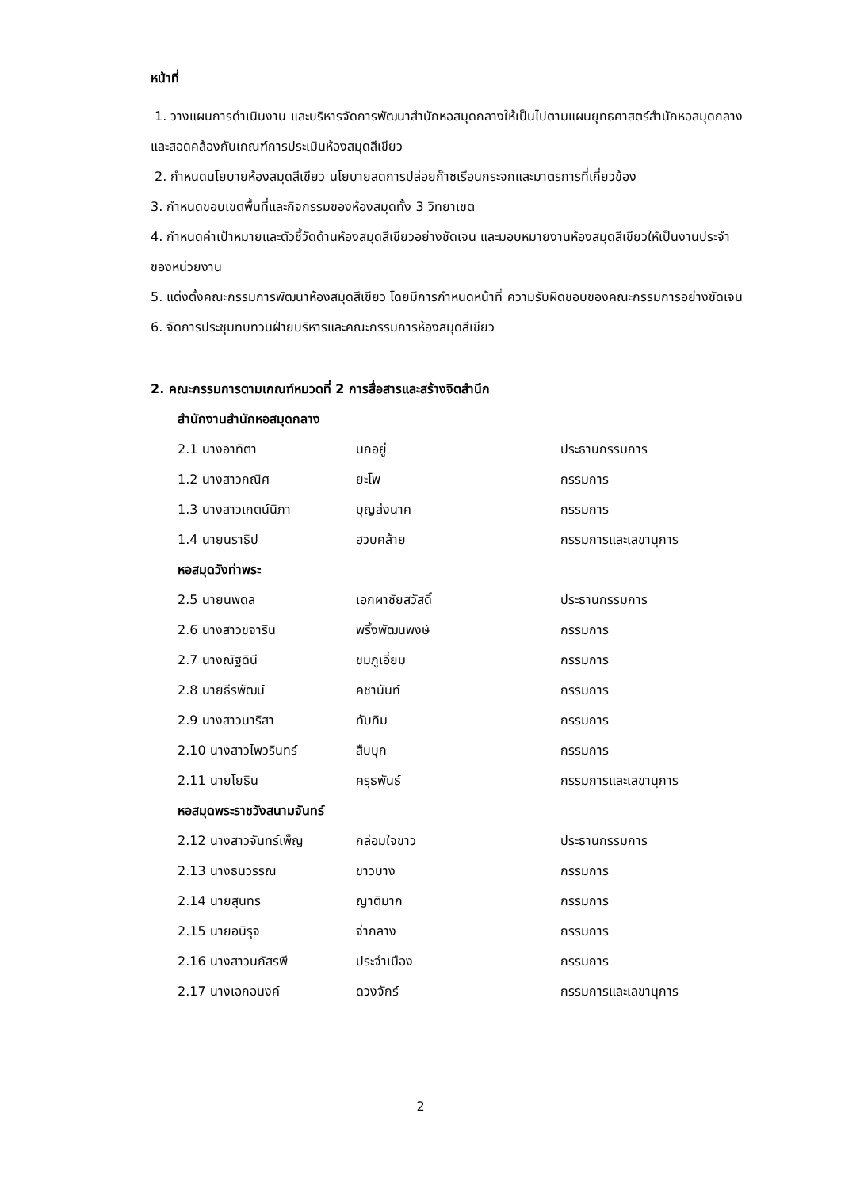หน้าที่
1. วางแผนการดำเนินงาน และบริหารจัดการพัฒนาสำนักหอสมุดกลางให้เป็นไปตามแผนยุทธศาสตร์สำนักหอสมุดกลางและสอดคล้องกับเกณฑ์การประเมินห้องสมุดสีเขียว
2. กำหนดนโยบายห้องสมุดสีเขียว นโยบายลดการปล่อยก๊าซเรือนกระจกและมาตรการที่เกี่ยวข้อง
3. กำหนดขอบเขตพื้นที่และกิจกรรมของห้องสมุดทั้ง 3 วิทยาเขต
4. กำหนดค่าเป้าหมายและตัวชี้วัดด้านห้องสมุดสีเขียวอย่างชัดเจน และมอบหมายงานห้องสมุดสีเขียวให้เป็นงานประจำของหน่วยงาน
5. แต่งตั้งคณะกรรมการพัฒนาห้องสมุดสีเขียว โดยมีการกำหนดหน้าที่ ความรับผิดชอบของคณะกรรมการอย่างชัดเจน
6. จัดการประชุมทบทวนฝ่ายบริหารและคณะกรรมการห้องสมุดสีเขียว
2. คณะกรรมการตามเกณฑ์หมวดที่ 2 การสื่อสารและสร้างจิตสำนึก
| สำนักงานสำนักหอสมุดกลาง | | |
| 2.1 นางอาทิตา | นกอยู่ | ประธานกรรมการ |
| 1.2 นางสาวกณิศ | ยะโพ | กรรมการ |
| 1.3 นางสาวเกตน์นิภา | บุญส่งนาค | กรรมการ |
| 1.4 นายนราธิป | ฮวบคล้าย | กรรมการและเลขานุการ |
| หอสมุดวังท่าพระ | | |
| 2.5 นายนพดล | เอกผาชัยสวัสดิ์ | ประธานกรรมการ |
| 2.6 นางสาวขจาริน | พริ้งพัฒนพงษ์ | กรรมการ |
| 2.7 นางณัฐดินี | ชมภูเอี่ยม | กรรมการ |
| 2.8 นายธีรพัฒน์ | คชานันท์ | กรรมการ |
| 2.9 นางสาวนาริสา | ทับทิม | กรรมการ |
| 2.10 นางสาวไพวรินทร์ | สืบบุก | กรรมการ |
| 2.11 นายโยธิน | ครุธพันธ์ | กรรมการและเลขานุการ |
| หอสมุดพระราชวังสนามจันทร์ | | |
| 2.12 นางสาวจันทร์เพ็ญ | กล่อมใจขาว | ประธานกรรมการ |
| 2.13 นางธนวรรณ | ขาวบาง | กรรมการ |
| 2.14 นายสุนทร | ญาติมาก | กรรมการ |
| 2.15 นายอนิรุจ | จ่ากลาง | กรรมการ |
| 2.16 นางสาวนภัสรพี | ประจำเมือง | กรรมการ |
| 2.17 นางเอกอนงค์ | ดวงจักร์ | กรรมการและเลขานุการ |
2